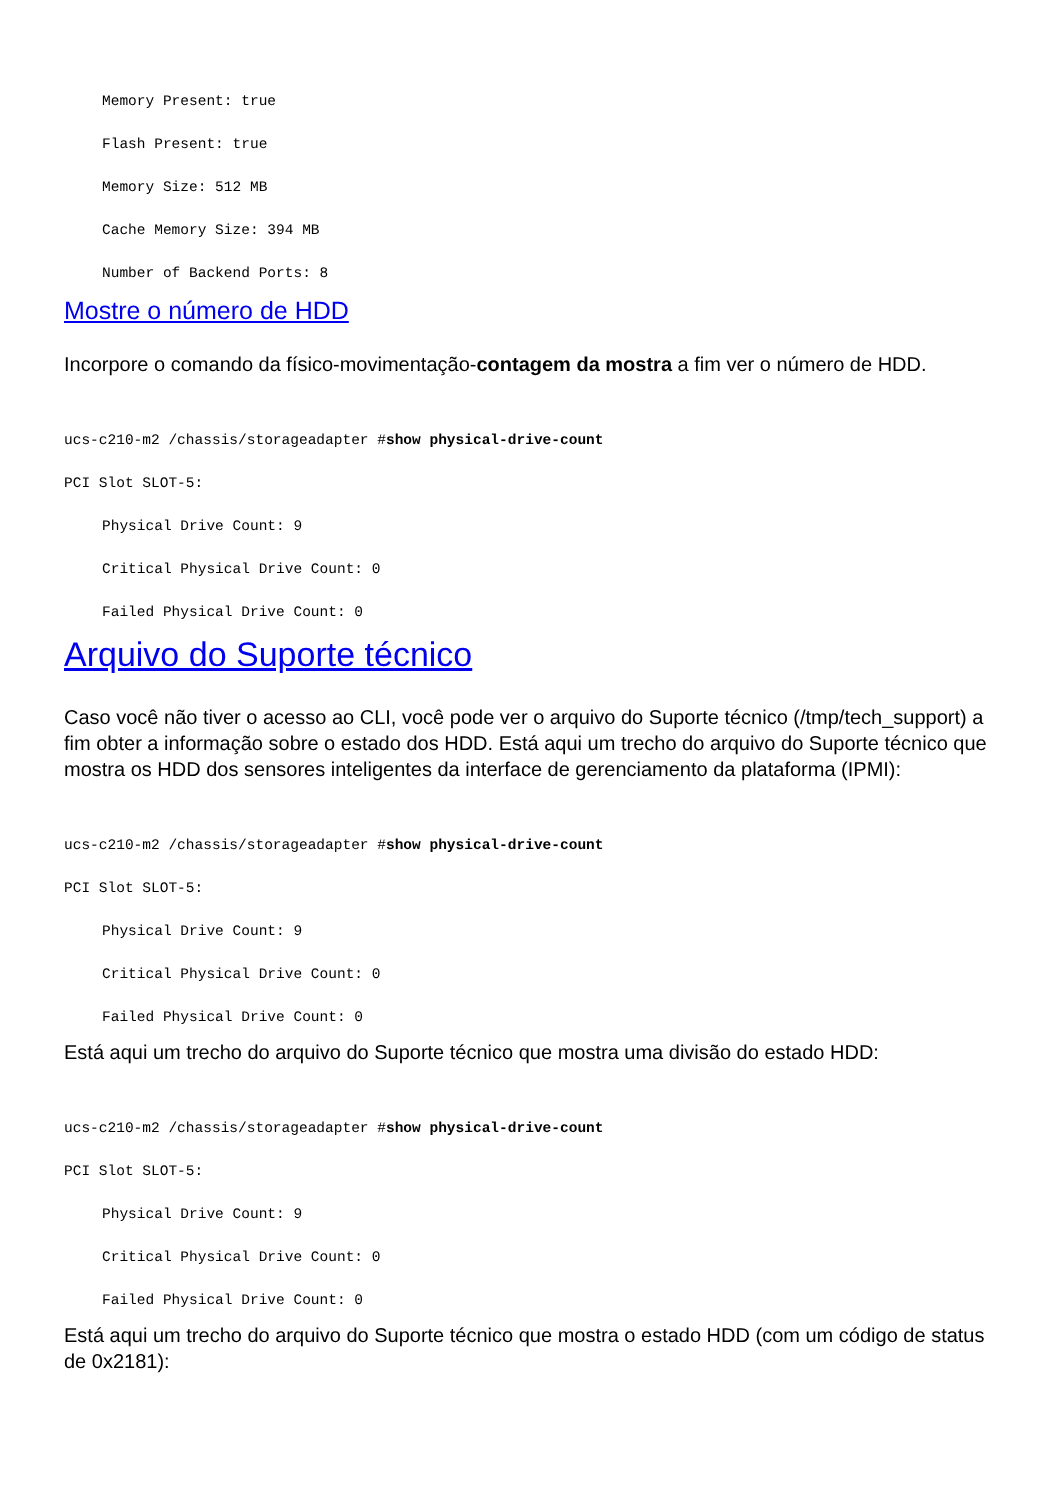Memory Present: true
Flash Present: true
Memory Size: 512 MB
Cache Memory Size: 394 MB
Number of Backend Ports: 8
Mostre o número de HDD
Incorpore o comando da físico-movimentação-contagem da mostra a fim ver o número de HDD.
ucs-c210-m2 /chassis/storageadapter #show physical-drive-count
PCI Slot SLOT-5:
Physical Drive Count: 9
Critical Physical Drive Count: 0
Failed Physical Drive Count: 0
Arquivo do Suporte técnico
Caso você não tiver o acesso ao CLI, você pode ver o arquivo do Suporte técnico (/tmp/tech_support) a fim obter a informação sobre o estado dos HDD. Está aqui um trecho do arquivo do Suporte técnico que mostra os HDD dos sensores inteligentes da interface de gerenciamento da plataforma (IPMI):
ucs-c210-m2 /chassis/storageadapter #show physical-drive-count
PCI Slot SLOT-5:
Physical Drive Count: 9
Critical Physical Drive Count: 0
Failed Physical Drive Count: 0
Está aqui um trecho do arquivo do Suporte técnico que mostra uma divisão do estado HDD:
ucs-c210-m2 /chassis/storageadapter #show physical-drive-count
PCI Slot SLOT-5:
Physical Drive Count: 9
Critical Physical Drive Count: 0
Failed Physical Drive Count: 0
Está aqui um trecho do arquivo do Suporte técnico que mostra o estado HDD (com um código de status de 0x2181):